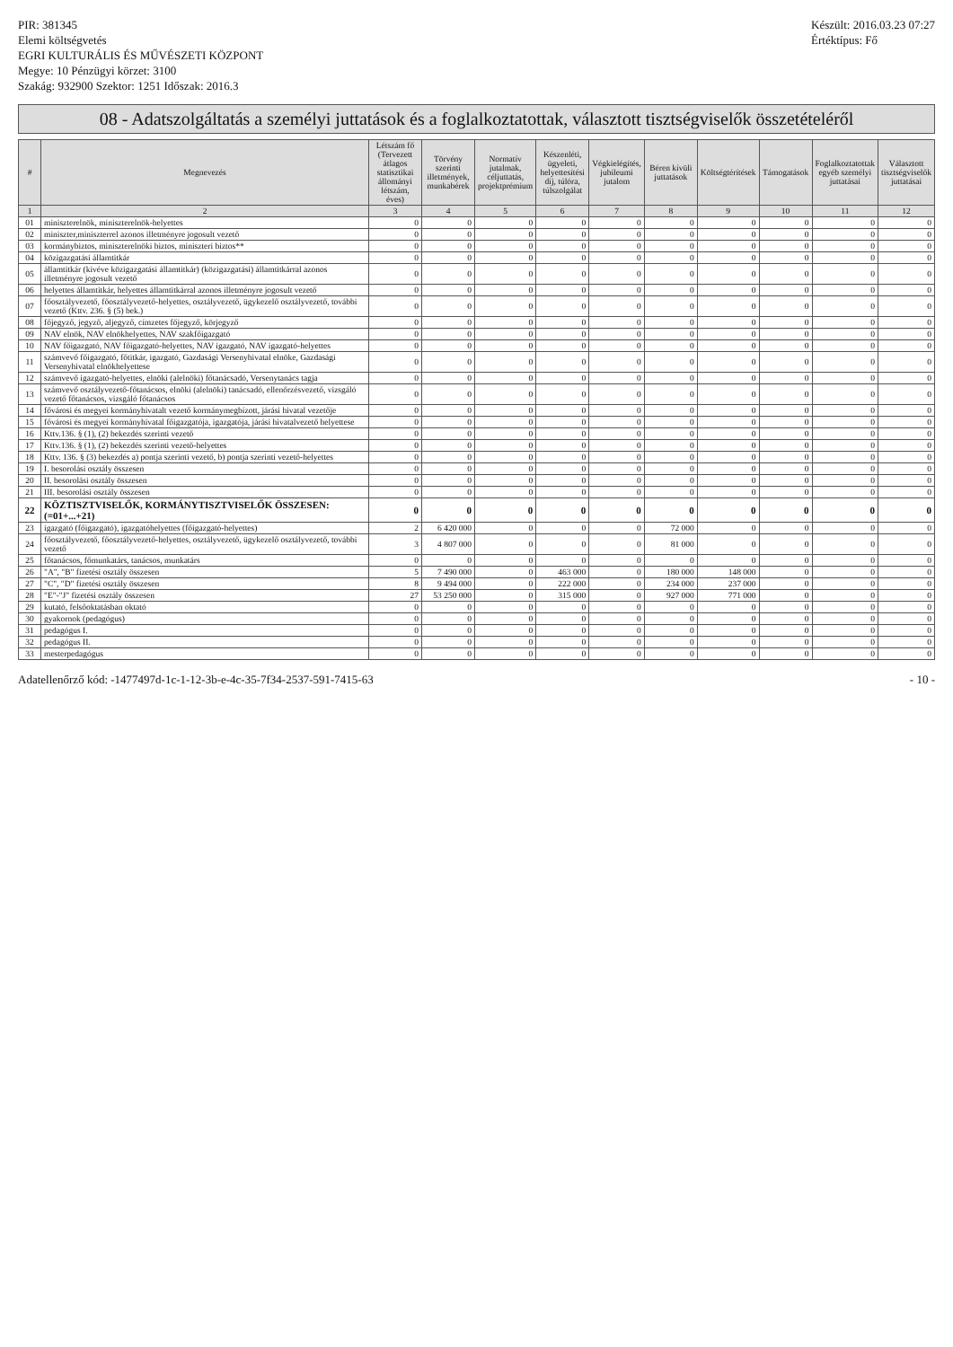PIR: 381345
Elemi költségvetés
EGRI KULTURÁLIS ÉS MŰVÉSZETI KÖZPONT
Megye: 10 Pénzügyi körzet: 3100
Szakág: 932900 Szektor: 1251 Időszak: 2016.3
Készült: 2016.03.23 07:27
Értéktípus: Fő
08 - Adatszolgáltatás a személyi juttatások és a foglalkoztatottak, választott tisztségviselők összetételéről
| # | Megnevezés | Létszám fő (Tervezett átlagos statisztikai állományi létszám, éves) | Törvény szerinti illetmények, munkabérek | Normatív jutalmak, céljuttatás, projektprémium | Készenléti, ügyeleti, helyettesítési díj, túlóra, túlszolgálat | Végkielégítés, jubileumi jutalom | Béren kívüli juttatások | Költségtérítések | Támogatások | Foglalkoztatottak egyéb személyi juttatásai | Választott tisztségviselők juttatásai |
| --- | --- | --- | --- | --- | --- | --- | --- | --- | --- | --- | --- |
| 1 | 2 | 3 | 4 | 5 | 6 | 7 | 8 | 9 | 10 | 11 | 12 |
| 01 | miniszterelnök, miniszterelnök-helyettes | 0 | 0 | 0 | 0 | 0 | 0 | 0 | 0 | 0 | 0 |
| 02 | miniszter,miniszterrel azonos illetményre jogosult vezető | 0 | 0 | 0 | 0 | 0 | 0 | 0 | 0 | 0 | 0 |
| 03 | kormánybiztos, miniszterelnöki biztos, miniszteri biztos** | 0 | 0 | 0 | 0 | 0 | 0 | 0 | 0 | 0 | 0 |
| 04 | közigazgatási államtitkár | 0 | 0 | 0 | 0 | 0 | 0 | 0 | 0 | 0 | 0 |
| 05 | államtitkár (kivéve közigazgatási államtitkár) (közigazgatási) államtitkárral azonos illetményre jogosult vezető | 0 | 0 | 0 | 0 | 0 | 0 | 0 | 0 | 0 | 0 |
| 06 | helyettes államtitkár, helyettes államtitkárral azonos illetményre jogosult vezető | 0 | 0 | 0 | 0 | 0 | 0 | 0 | 0 | 0 | 0 |
| 07 | főosztályvezető, főosztályvezető-helyettes, osztályvezető, ügykezelő osztályvezető, további vezető (Kttv. 236. § (5) bek.) | 0 | 0 | 0 | 0 | 0 | 0 | 0 | 0 | 0 | 0 |
| 08 | főjegyző, jegyző, aljegyző, címzetes főjegyző, körjegyző | 0 | 0 | 0 | 0 | 0 | 0 | 0 | 0 | 0 | 0 |
| 09 | NAV elnök, NAV elnökhelyettes, NAV szakfőigazgató | 0 | 0 | 0 | 0 | 0 | 0 | 0 | 0 | 0 | 0 |
| 10 | NAV főigazgató, NAV főigazgató-helyettes, NAV igazgató, NAV igazgató-helyettes | 0 | 0 | 0 | 0 | 0 | 0 | 0 | 0 | 0 | 0 |
| 11 | számvevő főigazgató, főtitkár, igazgató, Gazdasági Versenyhivatal elnöke, Gazdasági Versenyhivatal elnökhelyettese | 0 | 0 | 0 | 0 | 0 | 0 | 0 | 0 | 0 | 0 |
| 12 | számvevő igazgató-helyettes, elnöki (alelnöki) főtanácsadó, Versenytanács tagja | 0 | 0 | 0 | 0 | 0 | 0 | 0 | 0 | 0 | 0 |
| 13 | számvevő osztályvezető-főtanácsos, elnöki (alelnöki) tanácsadó, ellenőrzésvezető, vizsgáló vezető főtanácsos, vizsgáló főtanácsos | 0 | 0 | 0 | 0 | 0 | 0 | 0 | 0 | 0 | 0 |
| 14 | fővárosi és megyei kormányhivatalt vezető kormánymegbízott, járási hivatal vezetője | 0 | 0 | 0 | 0 | 0 | 0 | 0 | 0 | 0 | 0 |
| 15 | fővárosi és megyei kormányhivatal főigazgatója, igazgatója, járási hivatalvezető helyettese | 0 | 0 | 0 | 0 | 0 | 0 | 0 | 0 | 0 | 0 |
| 16 | Kttv.136. § (1), (2) bekezdés szerinti vezető | 0 | 0 | 0 | 0 | 0 | 0 | 0 | 0 | 0 | 0 |
| 17 | Kttv.136. § (1), (2) bekezdés szerinti vezető-helyettes | 0 | 0 | 0 | 0 | 0 | 0 | 0 | 0 | 0 | 0 |
| 18 | Kttv. 136. § (3) bekezdés a) pontja szerinti vezető, b) pontja szerinti vezető-helyettes | 0 | 0 | 0 | 0 | 0 | 0 | 0 | 0 | 0 | 0 |
| 19 | I. besorolási osztály összesen | 0 | 0 | 0 | 0 | 0 | 0 | 0 | 0 | 0 | 0 |
| 20 | II. besorolási osztály összesen | 0 | 0 | 0 | 0 | 0 | 0 | 0 | 0 | 0 | 0 |
| 21 | III. besorolási osztály összesen | 0 | 0 | 0 | 0 | 0 | 0 | 0 | 0 | 0 | 0 |
| 22 | KÖZTISZTVISELŐK, KORMÁNYTISZTVISELŐK ÖSSZESEN: (=01+...+21) | 0 | 0 | 0 | 0 | 0 | 0 | 0 | 0 | 0 | 0 |
| 23 | igazgató (főigazgató), igazgatóhelyettes (főigazgató-helyettes) | 2 | 6 420 000 | 0 | 0 | 0 | 72 000 | 0 | 0 | 0 | 0 |
| 24 | főosztályvezető, főosztályvezető-helyettes, osztályvezető, ügykezelő osztályvezető, további vezető | 3 | 4 807 000 | 0 | 0 | 0 | 81 000 | 0 | 0 | 0 | 0 |
| 25 | főtanácsos, főmunkatárs, tanácsos, munkatárs | 0 | 0 | 0 | 0 | 0 | 0 | 0 | 0 | 0 | 0 |
| 26 | "A", "B" fizetési osztály összesen | 5 | 7 490 000 | 0 | 463 000 | 0 | 180 000 | 148 000 | 0 | 0 | 0 |
| 27 | "C", "D" fizetési osztály összesen | 8 | 9 494 000 | 0 | 222 000 | 0 | 234 000 | 237 000 | 0 | 0 | 0 |
| 28 | "E"-"J" fizetési osztály összesen | 27 | 53 250 000 | 0 | 315 000 | 0 | 927 000 | 771 000 | 0 | 0 | 0 |
| 29 | kutató, felsőoktatásban oktató | 0 | 0 | 0 | 0 | 0 | 0 | 0 | 0 | 0 | 0 |
| 30 | gyakornok (pedagógus) | 0 | 0 | 0 | 0 | 0 | 0 | 0 | 0 | 0 | 0 |
| 31 | pedagógus I. | 0 | 0 | 0 | 0 | 0 | 0 | 0 | 0 | 0 | 0 |
| 32 | pedagógus II. | 0 | 0 | 0 | 0 | 0 | 0 | 0 | 0 | 0 | 0 |
| 33 | mesterpedagógus | 0 | 0 | 0 | 0 | 0 | 0 | 0 | 0 | 0 | 0 |
Adatellenőrző kód: -1477497d-1c-1-12-3b-e-4c-35-7f34-2537-591-7415-63
- 10 -